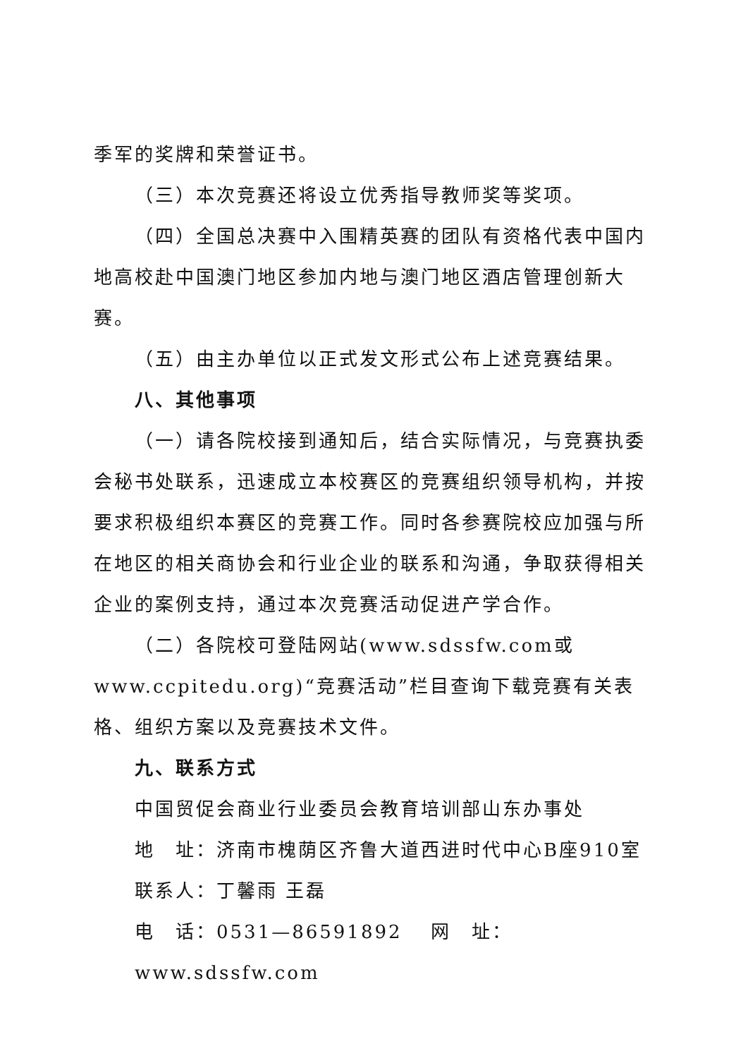季军的奖牌和荣誉证书。
（三）本次竞赛还将设立优秀指导教师奖等奖项。
（四）全国总决赛中入围精英赛的团队有资格代表中国内地高校赴中国澳门地区参加内地与澳门地区酒店管理创新大赛。
（五）由主办单位以正式发文形式公布上述竞赛结果。
八、其他事项
（一）请各院校接到通知后，结合实际情况，与竞赛执委会秘书处联系，迅速成立本校赛区的竞赛组织领导机构，并按要求积极组织本赛区的竞赛工作。同时各参赛院校应加强与所在地区的相关商协会和行业企业的联系和沟通，争取获得相关企业的案例支持，通过本次竞赛活动促进产学合作。
（二）各院校可登陆网站(www.sdssfw.com或www.ccpitedu.org)“竞赛活动”栏目查询下载竞赛有关表格、组织方案以及竞赛技术文件。
九、联系方式
中国贸促会商业行业委员会教育培训部山东办事处
地　址：济南市槐荫区齐鲁大道西进时代中心B座910室
联系人：丁馨雨 王磊
电　话：0531—86591892　 网　址：www.sdssfw.com